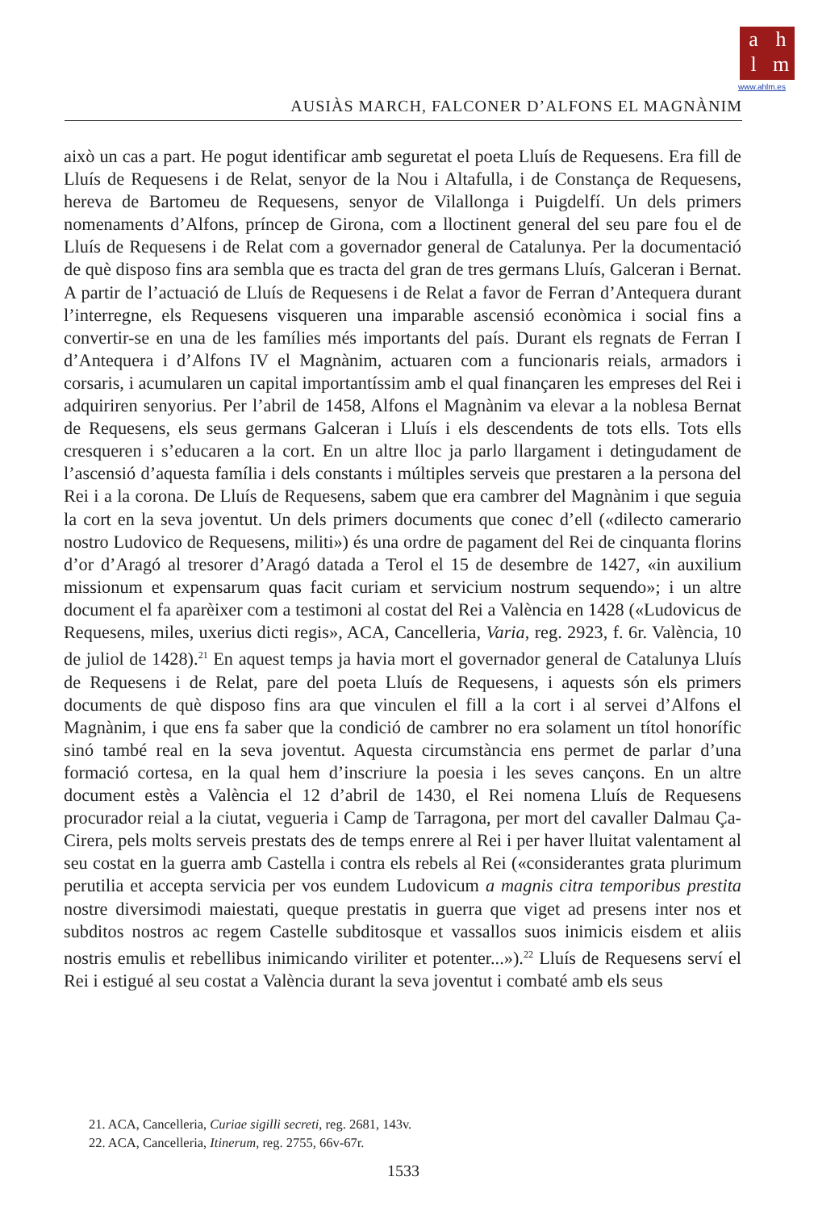ahlm
www.ahlm.es
AUSIÀS MARCH, FALCONER D’ALFONS EL MAGNÀNIM
això un cas a part. He pogut identificar amb seguretat el poeta Lluís de Requesens. Era fill de Lluís de Requesens i de Relat, senyor de la Nou i Altafulla, i de Constança de Requesens, hereva de Bartomeu de Requesens, senyor de Vilallonga i Puigdelfí. Un dels primers nomenaments d’Alfons, príncep de Girona, com a lloctinent general del seu pare fou el de Lluís de Requesens i de Relat com a governador general de Catalunya. Per la documentació de què disposo fins ara sembla que es tracta del gran de tres germans Lluís, Galceran i Bernat. A partir de l’actuació de Lluís de Requesens i de Relat a favor de Ferran d’Antequera durant l’interregne, els Requesens visqueren una imparable ascensió econòmica i social fins a convertir-se en una de les famílies més importants del país. Durant els regnats de Ferran I d’Antequera i d’Alfons IV el Magnànim, actuaren com a funcionaris reials, armadors i corsaris, i acumularen un capital importantíssim amb el qual finançaren les empreses del Rei i adquiriren senyorius. Per l’abril de 1458, Alfons el Magnànim va elevar a la noblesa Bernat de Requesens, els seus germans Galceran i Lluís i els descendents de tots ells. Tots ells cresqueren i s’educaren a la cort. En un altre lloc ja parlo llargament i detingudament de l’ascensió d’aquesta família i dels constants i múltiples serveis que prestaren a la persona del Rei i a la corona. De Lluís de Requesens, sabem que era cambrer del Magnànim i que seguia la cort en la seva joventut. Un dels primers documents que conec d’ell («dilecto camerario nostro Ludovico de Requesens, militi») és una ordre de pagament del Rei de cinquanta florins d’or d’Aragó al tresorer d’Aragó datada a Terol el 15 de desembre de 1427, «in auxilium missionum et expensarum quas facit curiam et servicium nostrum sequendo»; i un altre document el fa aparèixer com a testimoni al costat del Rei a València en 1428 («Ludovicus de Requesens, miles, uxerius dicti regis», ACA, Cancelleria, Varia, reg. 2923, f. 6r. València, 10 de juliol de 1428).<sup>21</sup> En aquest temps ja havia mort el governador general de Catalunya Lluís de Requesens i de Relat, pare del poeta Lluís de Requesens, i aquests són els primers documents de què disposo fins ara que vinculen el fill a la cort i al servei d’Alfons el Magnànim, i que ens fa saber que la condició de cambrer no era solament un títol honorífic sinó també real en la seva joventut. Aquesta circumstància ens permet de parlar d’una formació cortesa, en la qual hem d’inscriure la poesia i les seves cançons. En un altre document estès a València el 12 d’abril de 1430, el Rei nomena Lluís de Requesens procurador reial a la ciutat, vegueria i Camp de Tarragona, per mort del cavaller Dalmau Ça-Cirera, pels molts serveis prestats des de temps enrere al Rei i per haver lluitat valentament al seu costat en la guerra amb Castella i contra els rebels al Rei («considerantes grata plurimum perutilia et accepta servicia per vos eundem Ludovicum a magnis citra temporibus prestita nostre diversimodi maiestati, queque prestatis in guerra que viget ad presens inter nos et subditos nostros ac regem Castelle subditosque et vassallos suos inimicis eisdem et aliis nostris emulis et rebellibus inimicando viriliter et potenter...»).<sup>22</sup> Lluís de Requesens serví el Rei i estigué al seu costat a València durant la seva joventut i combaté amb els seus
21. ACA, Cancelleria, Curiae sigilli secreti, reg. 2681, 143v.
22. ACA, Cancelleria, Itinerum, reg. 2755, 66v-67r.
1533